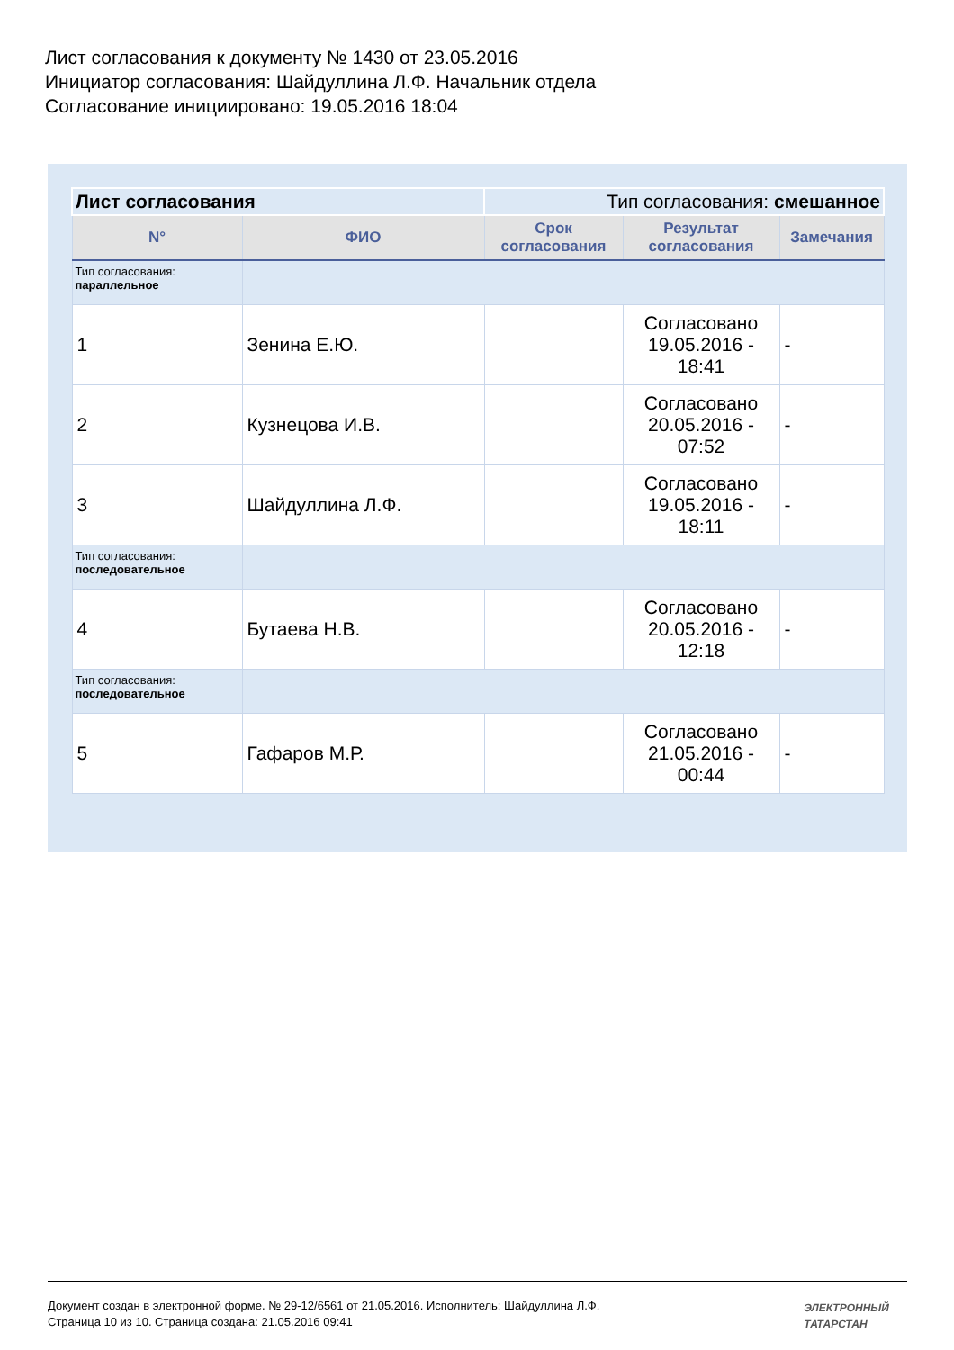Лист согласования к документу № 1430 от 23.05.2016
Инициатор согласования: Шайдуллина Л.Ф. Начальник отдела
Согласование инициировано: 19.05.2016 18:04
| Лист согласования | | Тип согласования: смешанное | | |
| N° | ФИО | Срок согласования | Результат согласования | Замечания |
| Тип согласования: параллельное | | | | |
| 1 | Зенина Е.Ю. | | Согласовано 19.05.2016 - 18:41 | - |
| 2 | Кузнецова И.В. | | Согласовано 20.05.2016 - 07:52 | - |
| 3 | Шайдуллина Л.Ф. | | Согласовано 19.05.2016 - 18:11 | - |
| Тип согласования: последовательное | | | | |
| 4 | Бутаева Н.В. | | Согласовано 20.05.2016 - 12:18 | - |
| Тип согласования: последовательное | | | | |
| 5 | Гафаров М.Р. | | Согласовано 21.05.2016 - 00:44 | - |
Документ создан в электронной форме. № 29-12/6561 от 21.05.2016. Исполнитель: Шайдуллина Л.Ф.
Страница 10 из 10. Страница создана: 21.05.2016 09:41
ЭЛЕКТРОННЫЙ
ТАТАРСТАН